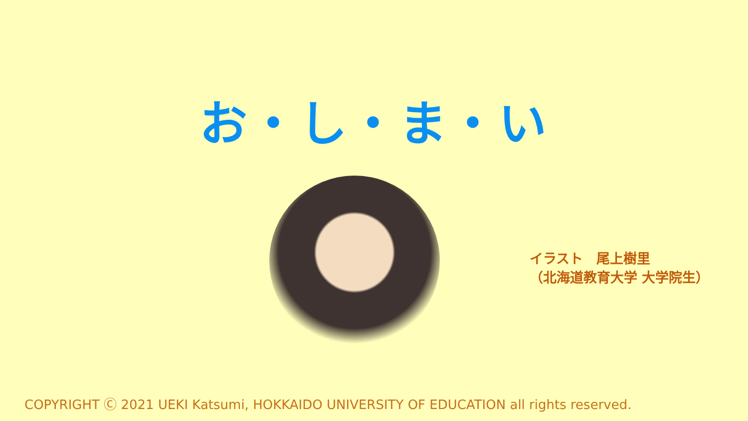お・し・ま・い
イラスト　尾上樹里
（北海道教育大学 大学院生）
COPYRIGHT Ⓒ 2021 UEKI Katsumi, HOKKAIDO UNIVERSITY OF EDUCATION all rights reserved.